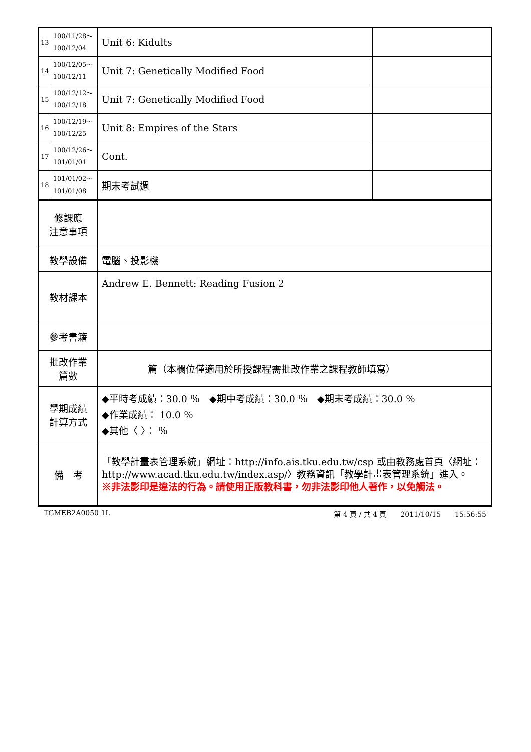| 13 | 100/11/28～ 100/12/04 | Unit 6: Kidults | |
| 14 | 100/12/05～ 100/12/11 | Unit 7: Genetically Modified Food | |
| 15 | 100/12/12～ 100/12/18 | Unit 7: Genetically Modified Food | |
| 16 | 100/12/19～ 100/12/25 | Unit 8: Empires of the Stars | |
| 17 | 100/12/26～ 101/01/01 | Cont. | |
| 18 | 101/01/02～ 101/01/08 | 期末考試週 | |
| 修課應 注意事項 | | | |
| 教學設備 | | 電腦、投影機 | |
| 教材課本 | | Andrew E. Bennett: Reading Fusion 2 | |
| 參考書籍 | | | |
| 批改作業 篇數 | | 篇（本欄位僅適用於所授課程需批改作業之課程教師填寫） | |
| 學期成績 計算方式 | | ◆平時考成績：30.0 ％ ◆期中考成績：30.0 ％ ◆期末考成績：30.0 ％ ◆作業成績： 10.0 ％ ◆其他〈 〉： ％ | |
| 備 考 | | 「教學計畫表管理系統」網址： http://info.ais.tku.edu.tw/csp 或由教務處首頁〈網址： http://www.acad.tku.edu.tw/index.asp/ 〉教務資訊「教學計畫表管理系統」進入。 ※非法影印是違法的行為。請使用正版教科書，勿非法影印他人著作，以免觸法。 | |
TGMEB2A0050 1L 第 4 頁 / 共 4 頁　　2011/10/15　　15:56:55